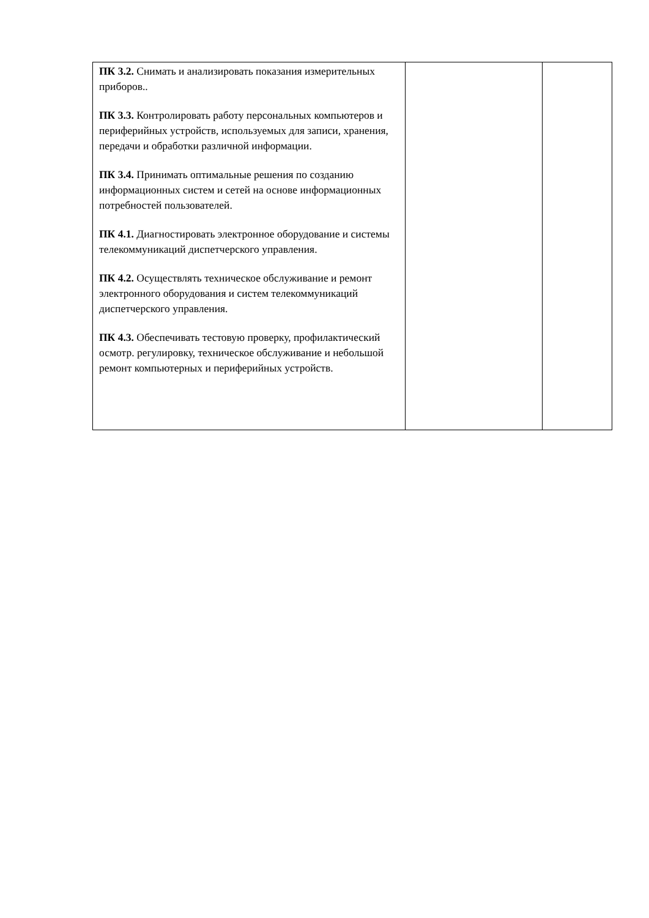| ПК 3.2. Снимать и анализировать показания измерительных приборов.. ПК 3.3. Контролировать работу персональных компьютеров и периферийных устройств, используемых для записи, хранения, передачи и обработки различной информации. ПК 3.4. Принимать оптимальные решения по созданию информационных систем и сетей на основе информационных потребностей пользователей. ПК 4.1. Диагностировать электронное оборудование и системы телекоммуникаций диспетчерского управления. ПК 4.2. Осуществлять техническое обслуживание и ремонт электронного оборудования и систем телекоммуникаций диспетчерского управления. ПК 4.3. Обеспечивать тестовую проверку, профилактический осмотр. регулировку, техническое обслуживание и небольшой ремонт компьютерных и периферийных устройств. | | |